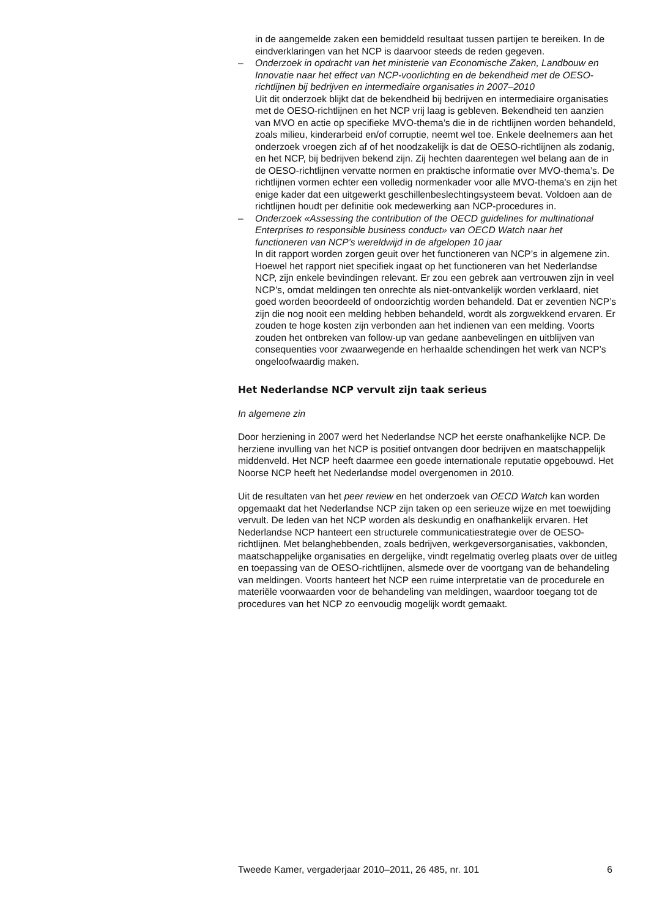in de aangemelde zaken een bemiddeld resultaat tussen partijen te bereiken. In de eindverklaringen van het NCP is daarvoor steeds de reden gegeven.
– Onderzoek in opdracht van het ministerie van Economische Zaken, Landbouw en Innovatie naar het effect van NCP-voorlichting en de bekendheid met de OESO-richtlijnen bij bedrijven en intermediaire organisaties in 2007–2010
Uit dit onderzoek blijkt dat de bekendheid bij bedrijven en intermediaire organisaties met de OESO-richtlijnen en het NCP vrij laag is gebleven. Bekendheid ten aanzien van MVO en actie op specifieke MVO-thema’s die in de richtlijnen worden behandeld, zoals milieu, kinderarbeid en/of corruptie, neemt wel toe. Enkele deelnemers aan het onderzoek vroegen zich af of het noodzakelijk is dat de OESO-richtlijnen als zodanig, en het NCP, bij bedrijven bekend zijn. Zij hechten daarentegen wel belang aan de in de OESO-richtlijnen vervatte normen en praktische informatie over MVO-thema’s. De richtlijnen vormen echter een volledig normenkader voor alle MVO-thema’s en zijn het enige kader dat een uitgewerkt geschillenbeslechtingsysteem bevat. Voldoen aan de richtlijnen houdt per definitie ook medewerking aan NCP-procedures in.
– Onderzoek «Assessing the contribution of the OECD guidelines for multinational Enterprises to responsible business conduct» van OECD Watch naar het functioneren van NCP’s wereldwijd in de afgelopen 10 jaar
In dit rapport worden zorgen geuit over het functioneren van NCP’s in algemene zin. Hoewel het rapport niet specifiek ingaat op het functioneren van het Nederlandse NCP, zijn enkele bevindingen relevant. Er zou een gebrek aan vertrouwen zijn in veel NCP’s, omdat meldingen ten onrechte als niet-ontvankelijk worden verklaard, niet goed worden beoordeeld of ondoorzichtig worden behandeld. Dat er zeventien NCP’s zijn die nog nooit een melding hebben behandeld, wordt als zorgwekkend ervaren. Er zouden te hoge kosten zijn verbonden aan het indienen van een melding. Voorts zouden het ontbreken van follow-up van gedane aanbevelingen en uitblijven van consequenties voor zwaarwegende en herhaalde schendingen het werk van NCP’s ongeloofwaardig maken.
Het Nederlandse NCP vervult zijn taak serieus
In algemene zin
Door herziening in 2007 werd het Nederlandse NCP het eerste onafhankelijke NCP. De herziene invulling van het NCP is positief ontvangen door bedrijven en maatschappelijk middenveld. Het NCP heeft daarmee een goede internationale reputatie opgebouwd. Het Noorse NCP heeft het Nederlandse model overgenomen in 2010.
Uit de resultaten van het peer review en het onderzoek van OECD Watch kan worden opgemaakt dat het Nederlandse NCP zijn taken op een serieuze wijze en met toewijding vervult. De leden van het NCP worden als deskundig en onafhankelijk ervaren. Het Nederlandse NCP hanteert een structurele communicatiestrategie over de OESO-richtlijnen. Met belanghebbenden, zoals bedrijven, werkgeversorganisaties, vakbonden, maatschappelijke organisaties en dergelijke, vindt regelmatig overleg plaats over de uitleg en toepassing van de OESO-richtlijnen, alsmede over de voortgang van de behandeling van meldingen. Voorts hanteert het NCP een ruime interpretatie van de procedurele en materiële voorwaarden voor de behandeling van meldingen, waardoor toegang tot de procedures van het NCP zo eenvoudig mogelijk wordt gemaakt.
Tweede Kamer, vergaderjaar 2010–2011, 26 485, nr. 101 6